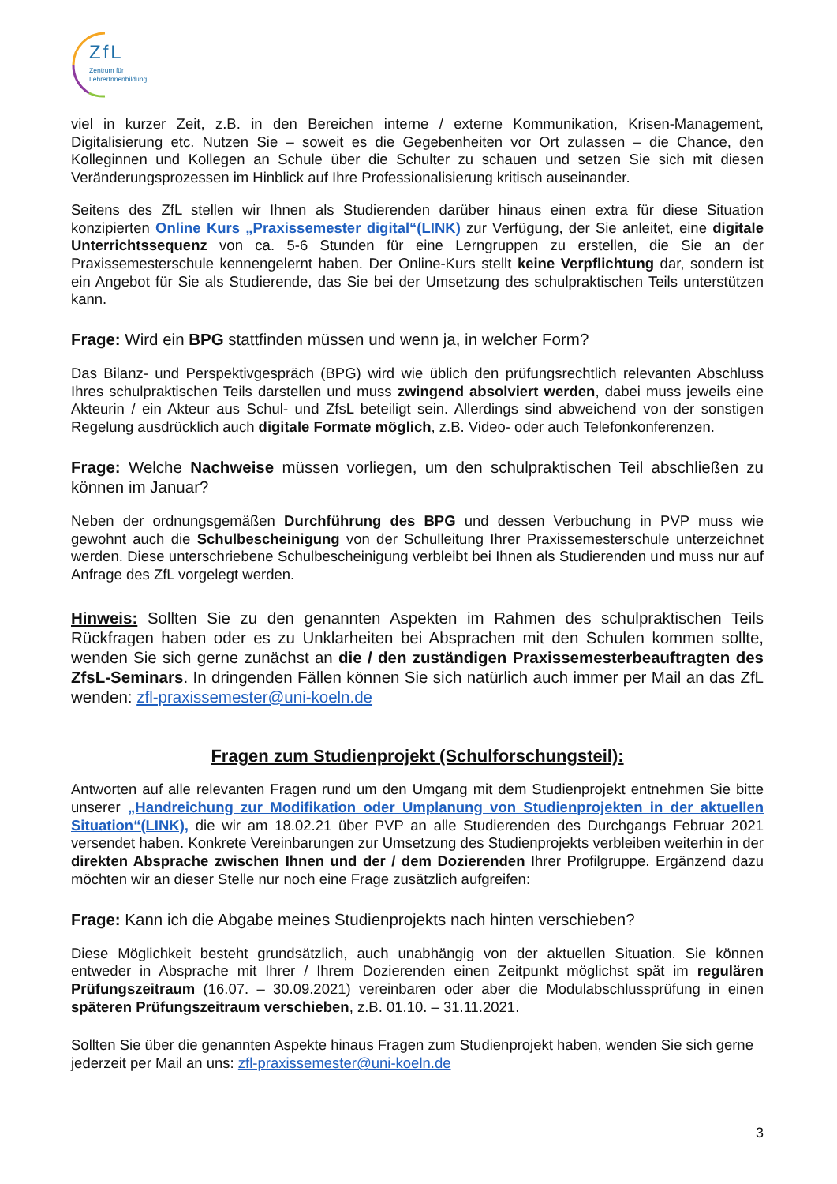ZfL
Zentrum für
LehrerInnenbildung
viel in kurzer Zeit, z.B. in den Bereichen interne / externe Kommunikation, Krisen-Management, Digitalisierung etc. Nutzen Sie – soweit es die Gegebenheiten vor Ort zulassen – die Chance, den Kolleginnen und Kollegen an Schule über die Schulter zu schauen und setzen Sie sich mit diesen Veränderungsprozessen im Hinblick auf Ihre Professionalisierung kritisch auseinander.
Seitens des ZfL stellen wir Ihnen als Studierenden darüber hinaus einen extra für diese Situation konzipierten Online Kurs „Praxissemester digital“(LINK) zur Verfügung, der Sie anleitet, eine digitale Unterrichtssequenz von ca. 5-6 Stunden für eine Lerngruppen zu erstellen, die Sie an der Praxissemesterschule kennengelernt haben. Der Online-Kurs stellt keine Verpflichtung dar, sondern ist ein Angebot für Sie als Studierende, das Sie bei der Umsetzung des schulpraktischen Teils unterstützen kann.
Frage: Wird ein BPG stattfinden müssen und wenn ja, in welcher Form?
Das Bilanz- und Perspektivgespräch (BPG) wird wie üblich den prüfungsrechtlich relevanten Abschluss Ihres schulpraktischen Teils darstellen und muss zwingend absolviert werden, dabei muss jeweils eine Akteurin / ein Akteur aus Schul- und ZfsL beteiligt sein. Allerdings sind abweichend von der sonstigen Regelung ausdrücklich auch digitale Formate möglich, z.B. Video- oder auch Telefonkonferenzen.
Frage: Welche Nachweise müssen vorliegen, um den schulpraktischen Teil abschließen zu können im Januar?
Neben der ordnungsgemäßen Durchführung des BPG und dessen Verbuchung in PVP muss wie gewohnt auch die Schulbescheinigung von der Schulleitung Ihrer Praxissemesterschule unterzeichnet werden. Diese unterschriebene Schulbescheinigung verbleibt bei Ihnen als Studierenden und muss nur auf Anfrage des ZfL vorgelegt werden.
Hinweis: Sollten Sie zu den genannten Aspekten im Rahmen des schulpraktischen Teils Rückfragen haben oder es zu Unklarheiten bei Absprachen mit den Schulen kommen sollte, wenden Sie sich gerne zunächst an die / den zuständigen Praxissemesterbeauftragten des ZfsL-Seminars. In dringenden Fällen können Sie sich natürlich auch immer per Mail an das ZfL wenden: zfl-praxissemester@uni-koeln.de
Fragen zum Studienprojekt (Schulforschungsteil):
Antworten auf alle relevanten Fragen rund um den Umgang mit dem Studienprojekt entnehmen Sie bitte unserer „Handreichung zur Modifikation oder Umplanung von Studienprojekten in der aktuellen Situation“(LINK), die wir am 18.02.21 über PVP an alle Studierenden des Durchgangs Februar 2021 versendet haben. Konkrete Vereinbarungen zur Umsetzung des Studienprojekts verbleiben weiterhin in der direkten Absprache zwischen Ihnen und der / dem Dozierenden Ihrer Profilgruppe. Ergänzend dazu möchten wir an dieser Stelle nur noch eine Frage zusätzlich aufgreifen:
Frage: Kann ich die Abgabe meines Studienprojekts nach hinten verschieben?
Diese Möglichkeit besteht grundsätzlich, auch unabhängig von der aktuellen Situation. Sie können entweder in Absprache mit Ihrer / Ihrem Dozierenden einen Zeitpunkt möglichst spät im regulären Prüfungszeitraum (16.07. – 30.09.2021) vereinbaren oder aber die Modulabschlussprüfung in einen späteren Prüfungszeitraum verschieben, z.B. 01.10. – 31.11.2021.
Sollten Sie über die genannten Aspekte hinaus Fragen zum Studienprojekt haben, wenden Sie sich gerne jederzeit per Mail an uns: zfl-praxissemester@uni-koeln.de
3